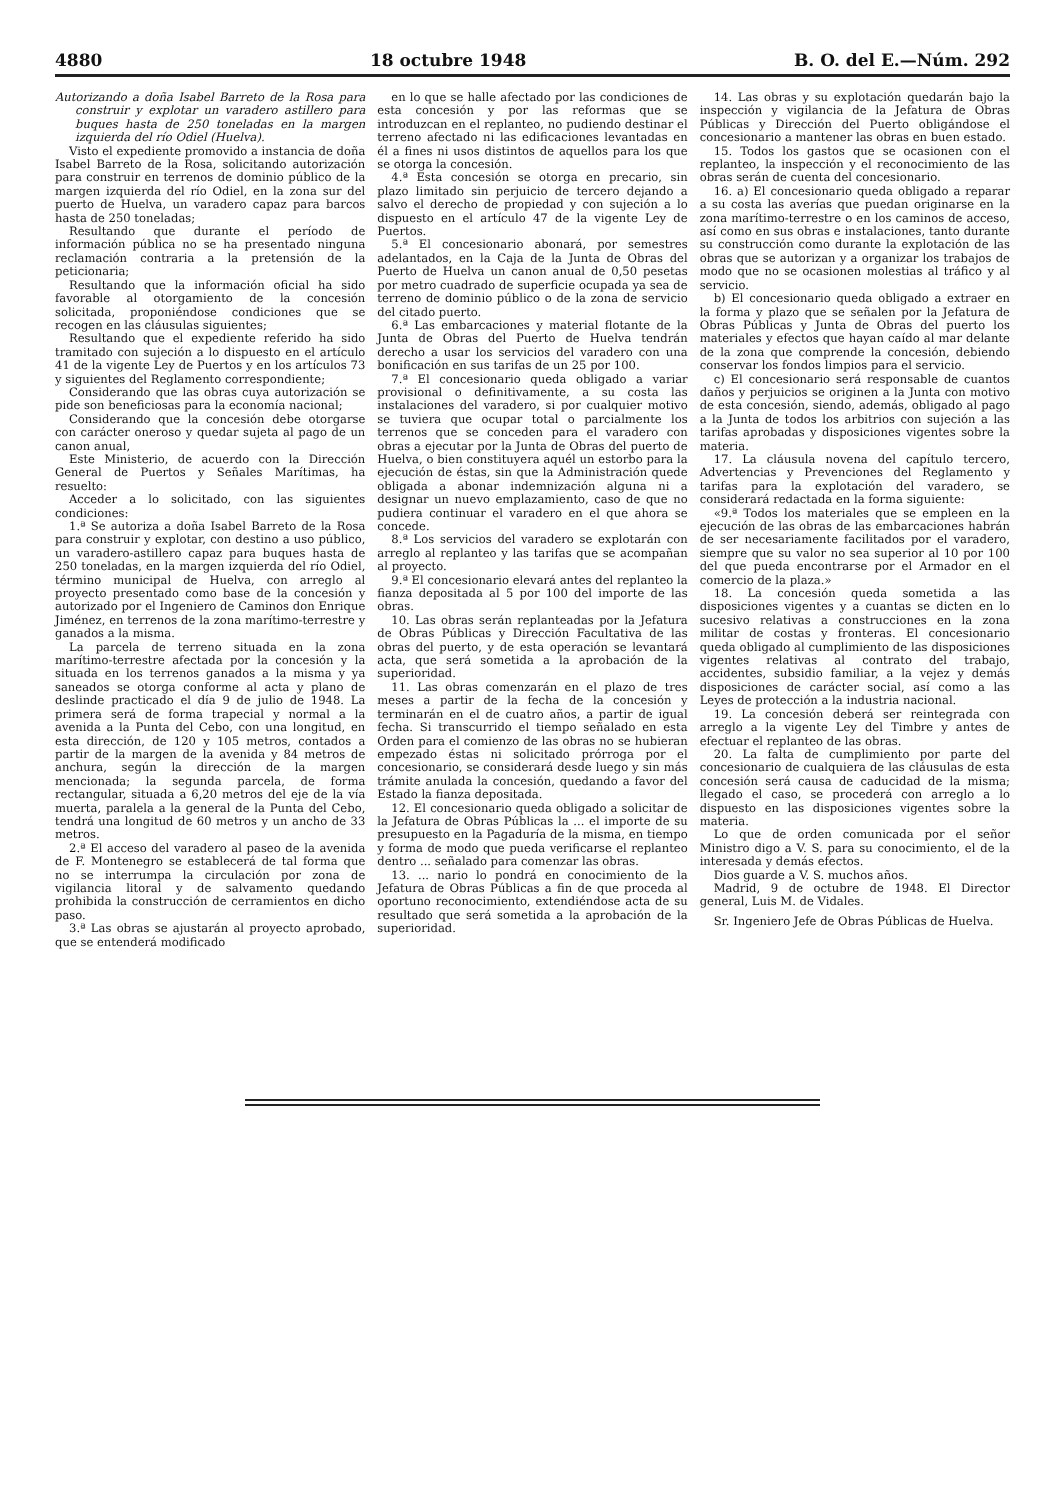4880 18 octubre 1948 B. O. del E.—Núm. 292
Autorizando a doña Isabel Barreto de la Rosa para construir y explotar un varadero astillero para buques hasta de 250 toneladas en la margen izquierda del río Odiel (Huelva).
Visto el expediente promovido a instancia de doña Isabel Barreto de la Rosa, solicitando autorización para construir en terrenos de dominio público de la margen izquierda del río Odiel, en la zona sur del puerto de Huelva, un varadero capaz para barcos hasta de 250 toneladas;
Resultando que durante el período de información pública no se ha presentado ninguna reclamación contraria a la pretensión de la peticionaria;
Resultando que la información oficial ha sido favorable al otorgamiento de la concesión solicitada, proponiéndose condiciones que se recogen en las cláusulas siguientes;
Resultando que el expediente referido ha sido tramitado con sujeción a lo dispuesto en el artículo 41 de la vigente Ley de Puertos y en los artículos 73 y siguientes del Reglamento correspondiente;
Considerando que las obras cuya autorización se pide son beneficiosas para la economía nacional;
Considerando que la concesión debe otorgarse con carácter oneroso y quedar sujeta al pago de un canon anual,
Este Ministerio, de acuerdo con la Dirección General de Puertos y Señales Marítimas, ha resuelto:
Acceder a lo solicitado, con las siguientes condiciones:
1.ª Se autoriza a doña Isabel Barreto de la Rosa para construir y explotar, con destino a uso público, un varadero-astillero capaz para buques hasta de 250 toneladas, en la margen izquierda del río Odiel, término municipal de Huelva, con arreglo al proyecto presentado como base de la concesión y autorizado por el Ingeniero de Caminos don Enrique Jiménez, en terrenos de la zona marítimo-terrestre y ganados a la misma.
La parcela de terreno situada en la zona marítimo-terrestre afectada por la concesión y la situada en los terrenos ganados a la misma y ya saneados se otorga conforme al acta y plano de deslinde practicado el día 9 de julio de 1948. La primera será de forma trapecial y normal a la avenida a la Punta del Cebo, con una longitud, en esta dirección, de 120 y 105 metros, contados a partir de la margen de la avenida y 84 metros de anchura, según la dirección de la margen mencionada; la segunda parcela, de forma rectangular, situada a 6,20 metros del eje de la vía muerta, paralela a la general de la Punta del Cebo, tendrá una longitud de 60 metros y un ancho de 33 metros.
2.ª El acceso del varadero al paseo de la avenida de F. Montenegro se establecerá de tal forma que no se interrumpa la circulación por zona de vigilancia litoral y de salvamento quedando prohibida la construcción de cerramientos en dicho paso.
3.ª Las obras se ajustarán al proyecto aprobado, que se entenderá modificado
en lo que se halle afectado por las condiciones de esta concesión y por las reformas que se introduzcan en el replanteo, no pudiendo destinar el terreno afectado ni las edificaciones levantadas en él a fines ni usos distintos de aquellos para los que se otorga la concesión.
4.ª Esta concesión se otorga en precario, sin plazo limitado sin perjuicio de tercero dejando a salvo el derecho de propiedad y con sujeción a lo dispuesto en el artículo 47 de la vigente Ley de Puertos.
5.ª El concesionario abonará, por semestres adelantados, en la Caja de la Junta de Obras del Puerto de Huelva un canon anual de 0,50 pesetas por metro cuadrado de superficie ocupada ya sea de terreno de dominio público o de la zona de servicio del citado puerto.
6.ª Las embarcaciones y material flotante de la Junta de Obras del Puerto de Huelva tendrán derecho a usar los servicios del varadero con una bonificación en sus tarifas de un 25 por 100.
7.ª El concesionario queda obligado a variar provisional o definitivamente, a su costa las instalaciones del varadero, si por cualquier motivo se tuviera que ocupar total o parcialmente los terrenos que se conceden para el varadero con obras a ejecutar por la Junta de Obras del puerto de Huelva, o bien constituyera aquél un estorbo para la ejecución de éstas, sin que la Administración quede obligada a abonar indemnización alguna ni a designar un nuevo emplazamiento, caso de que no pudiera continuar el varadero en el que ahora se concede.
8.ª Los servicios del varadero se explotarán con arreglo al replanteo y las tarifas que se acompañan al proyecto.
9.ª El concesionario elevará antes del replanteo la fianza depositada al 5 por 100 del importe de las obras.
10. Las obras serán replanteadas por la Jefatura de Obras Públicas y Dirección Facultativa de las obras del puerto, y de esta operación se levantará acta, que será sometida a la aprobación de la superioridad.
11. Las obras comenzarán en el plazo de tres meses a partir de la fecha de la concesión y terminarán en el de cuatro años, a partir de igual fecha. Si transcurrido el tiempo señalado en esta Orden para el comienzo de las obras no se hubieran empezado éstas ni solicitado prórroga por el concesionario, se considerará desde luego y sin más trámite anulada la concesión, quedando a favor del Estado la fianza depositada.
12. El concesionario queda obligado a solicitar de la Jefatura de Obras Públicas la ... el importe de su presupuesto en la Pagaduría de la misma, en tiempo y forma de modo que pueda verificarse el replanteo dentro ... señalado para comenzar las obras.
13. ... nario lo pondrá en conocimiento de la Jefatura de Obras Públicas a fin de que proceda al oportuno reconocimiento, extendiéndose acta de su resultado que será sometida a la aprobación de la superioridad.
14. Las obras y su explotación quedarán bajo la inspección y vigilancia de la Jefatura de Obras Públicas y Dirección del Puerto obligándose el concesionario a mantener las obras en buen estado.
15. Todos los gastos que se ocasionen con el replanteo, la inspección y el reconocimiento de las obras serán de cuenta del concesionario.
16. a) El concesionario queda obligado a reparar a su costa las averías que puedan originarse en la zona marítimo-terrestre o en los caminos de acceso, así como en sus obras e instalaciones, tanto durante su construcción como durante la explotación de las obras que se autorizan y a organizar los trabajos de modo que no se ocasionen molestias al tráfico y al servicio.
b) El concesionario queda obligado a extraer en la forma y plazo que se señalen por la Jefatura de Obras Públicas y Junta de Obras del puerto los materiales y efectos que hayan caído al mar delante de la zona que comprende la concesión, debiendo conservar los fondos limpios para el servicio.
c) El concesionario será responsable de cuantos daños y perjuicios se originen a la Junta con motivo de esta concesión, siendo, además, obligado al pago a la Junta de todos los arbitrios con sujeción a las tarifas aprobadas y disposiciones vigentes sobre la materia.
17. La cláusula novena del capítulo tercero, Advertencias y Prevenciones del Reglamento y tarifas para la explotación del varadero, se considerará redactada en la forma siguiente:
«9.ª Todos los materiales que se empleen en la ejecución de las obras de las embarcaciones habrán de ser necesariamente facilitados por el varadero, siempre que su valor no sea superior al 10 por 100 del que pueda encontrarse por el Armador en el comercio de la plaza.»
18. La concesión queda sometida a las disposiciones vigentes y a cuantas se dicten en lo sucesivo relativas a construcciones en la zona militar de costas y fronteras. El concesionario queda obligado al cumplimiento de las disposiciones vigentes relativas al contrato del trabajo, accidentes, subsidio familiar, a la vejez y demás disposiciones de carácter social, así como a las Leyes de protección a la industria nacional.
19. La concesión deberá ser reintegrada con arreglo a la vigente Ley del Timbre y antes de efectuar el replanteo de las obras.
20. La falta de cumplimiento por parte del concesionario de cualquiera de las cláusulas de esta concesión será causa de caducidad de la misma; llegado el caso, se procederá con arreglo a lo dispuesto en las disposiciones vigentes sobre la materia.
Lo que de orden comunicada por el señor Ministro digo a V. S. para su conocimiento, el de la interesada y demás efectos.
Dios guarde a V. S. muchos años.
Madrid, 9 de octubre de 1948. El Director general, Luis M. de Vidales.
Sr. Ingeniero Jefe de Obras Públicas de Huelva.